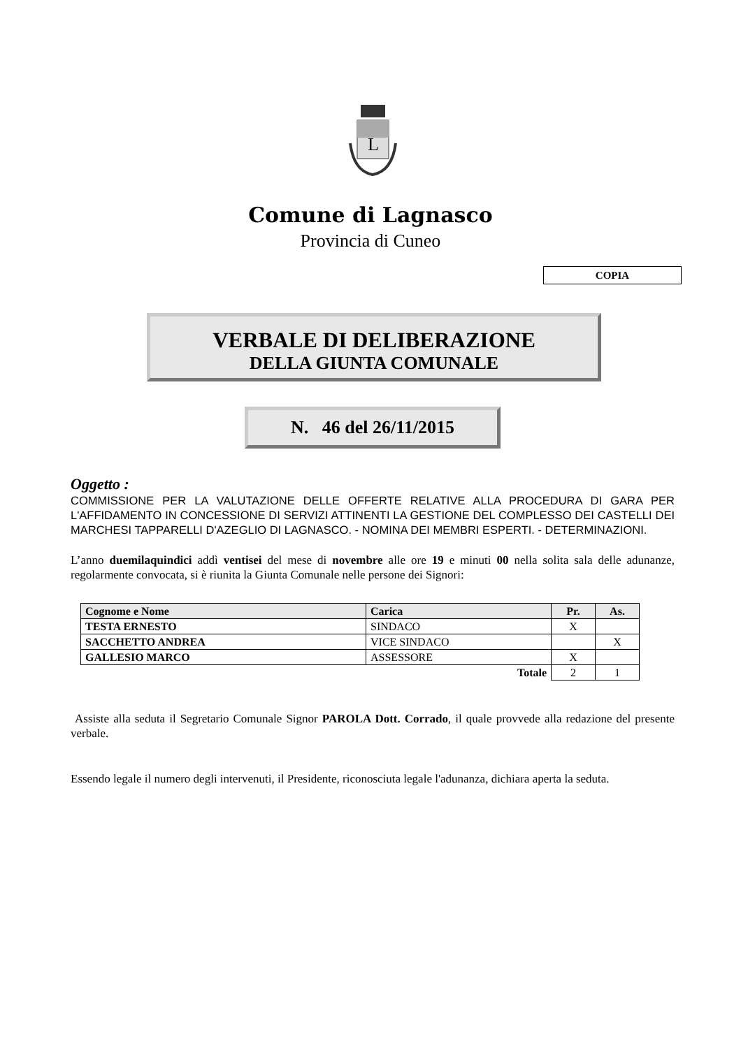L
Comune di Lagnasco
Provincia di Cuneo
COPIA
VERBALE DI DELIBERAZIONE
DELLA GIUNTA COMUNALE
N. 46 del 26/11/2015
Oggetto :
COMMISSIONE PER LA VALUTAZIONE DELLE OFFERTE RELATIVE ALLA PROCEDURA DI GARA PER L'AFFIDAMENTO IN CONCESSIONE DI SERVIZI ATTINENTI LA GESTIONE DEL COMPLESSO DEI CASTELLI DEI MARCHESI TAPPARELLI D'AZEGLIO DI LAGNASCO. - NOMINA DEI MEMBRI ESPERTI. - DETERMINAZIONI.
L’anno duemilaquindici addì ventisei del mese di novembre alle ore 19 e minuti 00 nella solita sala delle adunanze, regolarmente convocata, si è riunita la Giunta Comunale nelle persone dei Signori:
| Cognome e Nome | Carica | Pr. | As. |
| --- | --- | --- | --- |
| TESTA ERNESTO | SINDACO | X | |
| SACCHETTO ANDREA | VICE SINDACO | | X |
| GALLESIO MARCO | ASSESSORE | X | |
| Totale | | 2 | 1 |
Assiste alla seduta il Segretario Comunale Signor PAROLA Dott. Corrado, il quale provvede alla redazione del presente verbale.
Essendo legale il numero degli intervenuti, il Presidente, riconosciuta legale l'adunanza, dichiara aperta la seduta.